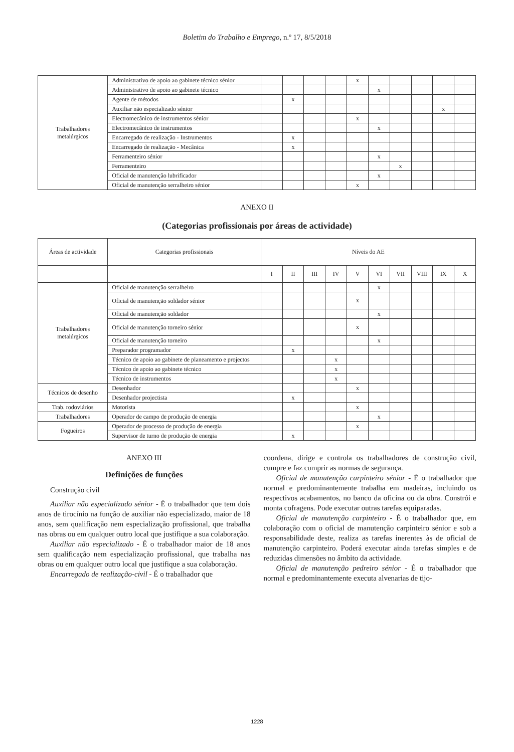Boletim do Trabalho e Emprego, n.º 17, 8/5/2018
| Trabalhadores metalúrgicos | Administrativo de apoio ao gabinete técnico sénior | | | | | x | | | | | |
| | Administrativo de apoio ao gabinete técnico | | | | | | x | | | | |
| | Agente de métodos | | x | | | | | | | | |
| | Auxiliar não especializado sénior | | | | | | | | | x | |
| | Electromecânico de instrumentos sénior | | | | | x | | | | | |
| | Electromecânico de instrumentos | | | | | | x | | | | |
| | Encarregado de realização - Instrumentos | | x | | | | | | | | |
| | Encarregado de realização - Mecânica | | x | | | | | | | | |
| | Ferramenteiro sénior | | | | | | x | | | | |
| | Ferramenteiro | | | | | | | x | | | |
| | Oficial de manutenção lubrificador | | | | | | x | | | | |
| | Oficial de manutenção serralheiro sénior | | | | | x | | | | | |
ANEXO II
(Categorias profissionais por áreas de actividade)
| Áreas de actividade | Categorias profissionais | Níveis do AE | | | | | | | | | |
| --- | --- | --- | --- | --- | --- | --- | --- | --- | --- | --- | --- |
| | | I | II | III | IV | V | VI | VII | VIII | IX | X |
| Trabalhadores metalúrgicos | Oficial de manutenção serralheiro | | | | | | x | | | | |
| | Oficial de manutenção soldador sénior | | | | | x | | | | | |
| | Oficial de manutenção soldador | | | | | | x | | | | |
| | Oficial de manutenção torneiro sénior | | | | | x | | | | | |
| | Oficial de manutenção torneiro | | | | | | x | | | | |
| | Preparador programador | | x | | | | | | | | |
| | Técnico de apoio ao gabinete de planeamento e projectos | | | | x | | | | | | |
| | Técnico de apoio ao gabinete técnico | | | | x | | | | | | |
| | Técnico de instrumentos | | | | x | | | | | | |
| Técnicos de desenho | Desenhador | | | | | x | | | | | |
| | Desenhador projectista | | x | | | | | | | | |
| Trab. rodoviários | Motorista | | | | | x | | | | | |
| Trabalhadores | Operador de campo de produção de energia | | | | | | x | | | | |
| Fogueiros | Operador de processo de produção de energia | | | | | x | | | | | |
| | Supervisor de turno de produção de energia | | x | | | | | | | | |
ANEXO III
Definições de funções
Construção civil
Auxiliar não especializado sénior - É o trabalhador que tem dois anos de tirocínio na função de auxiliar não especializado, maior de 18 anos, sem qualificação nem especialização profissional, que trabalha nas obras ou em qualquer outro local que justifique a sua colaboração.
Auxiliar não especializado - É o trabalhador maior de 18 anos sem qualificação nem especialização profissional, que trabalha nas obras ou em qualquer outro local que justifique a sua colaboração.
Encarregado de realização-civil - É o trabalhador que
coordena, dirige e controla os trabalhadores de construção civil, cumpre e faz cumprir as normas de segurança.
Oficial de manutenção carpinteiro sénior - É o trabalhador que normal e predominantemente trabalha em madeiras, incluindo os respectivos acabamentos, no banco da oficina ou da obra. Constrói e monta cofragens. Pode executar outras tarefas equiparadas.
Oficial de manutenção carpinteiro - É o trabalhador que, em colaboração com o oficial de manutenção carpinteiro sénior e sob a responsabilidade deste, realiza as tarefas inerentes às de oficial de manutenção carpinteiro. Poderá executar ainda tarefas simples e de reduzidas dimensões no âmbito da actividade.
Oficial de manutenção pedreiro sénior - É o trabalhador que normal e predominantemente executa alvenarias de tijo-
1228